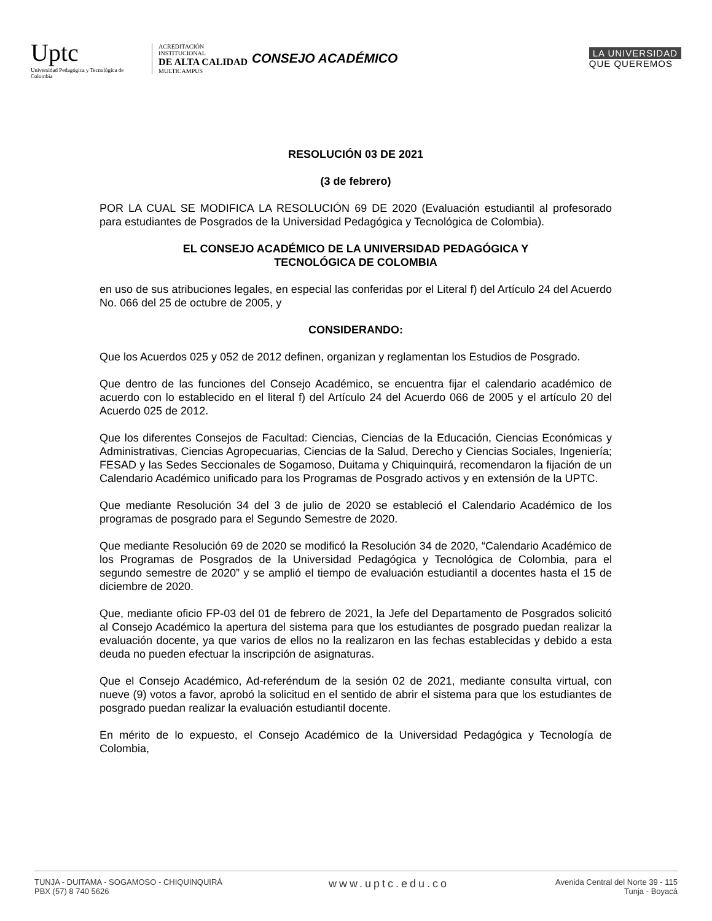Uptc
Universidad Pedagógica y Tecnológica de Colombia
ACREDITACIÓN INSTITUCIONAL
DE ALTA CALIDAD
MULTICAMPUS
CONSEJO ACADÉMICO
LA UNIVERSIDAD
QUE QUEREMOS
RESOLUCIÓN 03 DE 2021
(3 de febrero)
POR LA CUAL SE MODIFICA LA RESOLUCIÓN 69 DE 2020 (Evaluación estudiantil al profesorado para estudiantes de Posgrados de la Universidad Pedagógica y Tecnológica de Colombia).
EL CONSEJO ACADÉMICO DE LA UNIVERSIDAD PEDAGÓGICA Y
TECNOLÓGICA DE COLOMBIA
en uso de sus atribuciones legales, en especial las conferidas por el Literal f) del Artículo 24 del Acuerdo No. 066 del 25 de octubre de 2005, y
CONSIDERANDO:
Que los Acuerdos 025 y 052 de 2012 definen, organizan y reglamentan los Estudios de Posgrado.
Que dentro de las funciones del Consejo Académico, se encuentra fijar el calendario académico de acuerdo con lo establecido en el literal f) del Artículo 24 del Acuerdo 066 de 2005 y el artículo 20 del Acuerdo 025 de 2012.
Que los diferentes Consejos de Facultad: Ciencias, Ciencias de la Educación, Ciencias Económicas y Administrativas, Ciencias Agropecuarias, Ciencias de la Salud, Derecho y Ciencias Sociales, Ingeniería; FESAD y las Sedes Seccionales de Sogamoso, Duitama y Chiquinquirá, recomendaron la fijación de un Calendario Académico unificado para los Programas de Posgrado activos y en extensión de la UPTC.
Que mediante Resolución 34 del 3 de julio de 2020 se estableció el Calendario Académico de los programas de posgrado para el Segundo Semestre de 2020.
Que mediante Resolución 69 de 2020 se modificó la Resolución 34 de 2020, “Calendario Académico de los Programas de Posgrados de la Universidad Pedagógica y Tecnológica de Colombia, para el segundo semestre de 2020” y se amplió el tiempo de evaluación estudiantil a docentes hasta el 15 de diciembre de 2020.
Que, mediante oficio FP-03 del 01 de febrero de 2021, la Jefe del Departamento de Posgrados solicitó al Consejo Académico la apertura del sistema para que los estudiantes de posgrado puedan realizar la evaluación docente, ya que varios de ellos no la realizaron en las fechas establecidas y debido a esta deuda no pueden efectuar la inscripción de asignaturas.
Que el Consejo Académico, Ad-referéndum de la sesión 02 de 2021, mediante consulta virtual, con nueve (9) votos a favor, aprobó la solicitud en el sentido de abrir el sistema para que los estudiantes de posgrado puedan realizar la evaluación estudiantil docente.
En mérito de lo expuesto, el Consejo Académico de la Universidad Pedagógica y Tecnología de Colombia,
TUNJA - DUITAMA - SOGAMOSO - CHIQUINQUIRÁ
PBX (57) 8 740 5626
www.uptc.edu.co
Avenida Central del Norte 39 - 115
Tunja - Boyacá